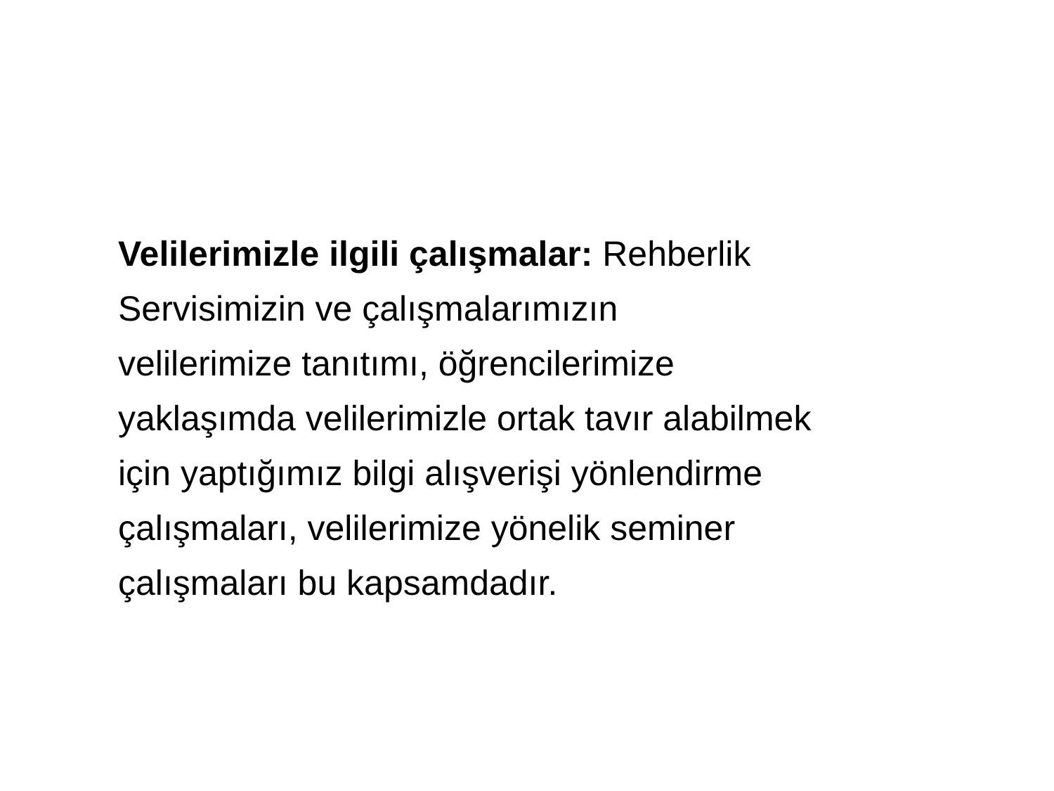Velilerimizle ilgili çalışmalar: Rehberlik
Servisimizin ve çalışmalarımızın
velilerimize tanıtımı, öğrencilerimize
yaklaşımda velilerimizle ortak tavır alabilmek
için yaptığımız bilgi alışverişi yönlendirme
çalışmaları, velilerimize yönelik seminer
çalışmaları bu kapsamdadır.